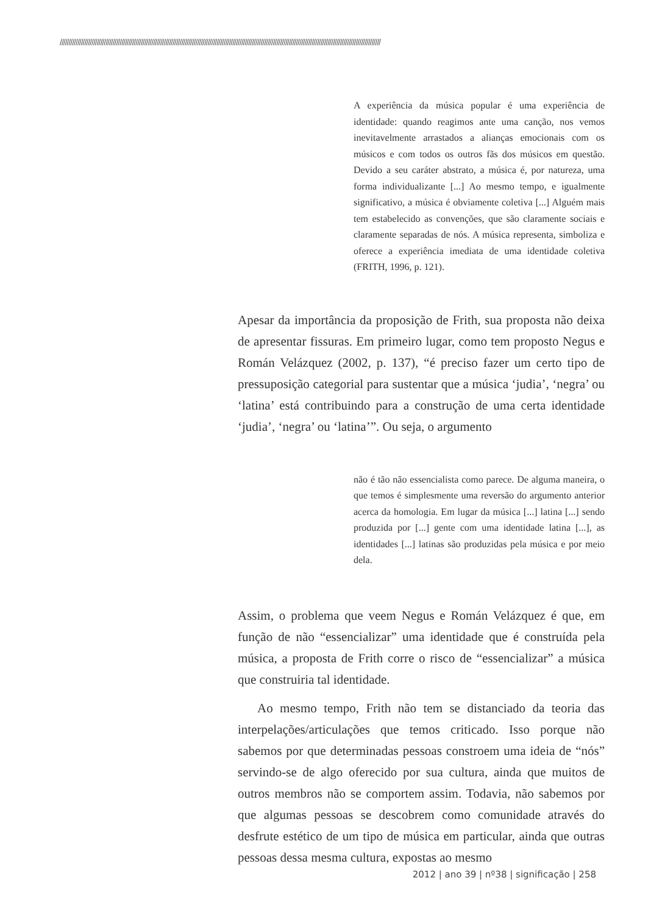//////////////////////////////////////////////////////////////////////////////////////////////////////////////////////////////////////////////////////////////////////////////////////
A experiência da música popular é uma experiência de identidade: quando reagimos ante uma canção, nos vemos inevitavelmente arrastados a alianças emocionais com os músicos e com todos os outros fãs dos músicos em questão. Devido a seu caráter abstrato, a música é, por natureza, uma forma individualizante [...] Ao mesmo tempo, e igualmente significativo, a música é obviamente coletiva [...] Alguém mais tem estabelecido as convenções, que são claramente sociais e claramente separadas de nós. A música representa, simboliza e oferece a experiência imediata de uma identidade coletiva (FRITH, 1996, p. 121).
Apesar da importância da proposição de Frith, sua proposta não deixa de apresentar fissuras. Em primeiro lugar, como tem proposto Negus e Román Velázquez (2002, p. 137), “é preciso fazer um certo tipo de pressuposição categorial para sustentar que a música ‘judia’, ‘negra’ ou ‘latina’ está contribuindo para a construção de uma certa identidade ‘judia’, ‘negra’ ou ‘latina’”. Ou seja, o argumento
não é tão não essencialista como parece. De alguma maneira, o que temos é simplesmente uma reversão do argumento anterior acerca da homologia. Em lugar da música [...] latina [...] sendo produzida por [...] gente com uma identidade latina [...], as identidades [...] latinas são produzidas pela música e por meio dela.
Assim, o problema que veem Negus e Román Velázquez é que, em função de não “essencializar” uma identidade que é construída pela música, a proposta de Frith corre o risco de “essencializar” a música que construiria tal identidade.
Ao mesmo tempo, Frith não tem se distanciado da teoria das interpelações/articulações que temos criticado. Isso porque não sabemos por que determinadas pessoas constroem uma ideia de “nós” servindo-se de algo oferecido por sua cultura, ainda que muitos de outros membros não se comportem assim. Todavia, não sabemos por que algumas pessoas se descobrem como comunidade através do desfrute estético de um tipo de música em particular, ainda que outras pessoas dessa mesma cultura, expostas ao mesmo
2012 | ano 39 | nº38 | significação | 258